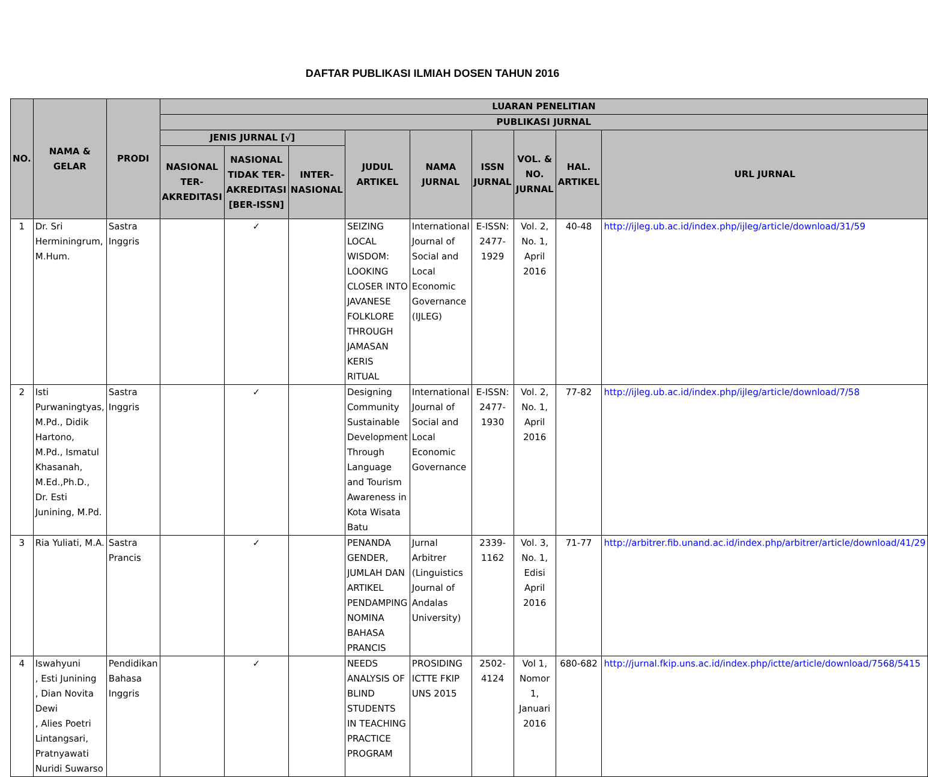DAFTAR PUBLIKASI ILMIAH DOSEN TAHUN 2016
| NO. | NAMA & GELAR | PRODI | LUARAN PENELITIAN | | | | | | | | |
| --- | --- | --- | --- | --- | --- | --- | --- | --- | --- | --- | --- |
| | | | PUBLIKASI JURNAL | | | | | | | | |
| | | | JENIS JURNAL [√] | | | JUDUL ARTIKEL | NAMA JURNAL | ISSN JURNAL | VOL. & NO. JURNAL | HAL. ARTIKEL | URL JURNAL |
| | | | NASIONAL TER-AKREDITASI | NASIONAL TIDAK TER-AKREDITASI [BER-ISSN] | INTER-NASIONAL | | | | | | |
| 1 | Dr. Sri Herminingrum, M.Hum. | Sastra Inggris | | ✓ | | SEIZING LOCAL WISDOM: LOOKING CLOSER INTO JAVANESE FOLKLORE THROUGH JAMASAN KERIS RITUAL | International Journal of Social and Local Economic Governance (IJLEG) | E-ISSN: 2477-1929 | Vol. 2, No. 1, April 2016 | 40-48 | http://ijleg.ub.ac.id/index.php/ijleg/article/download/31/59 |
| 2 | Isti Purwaningtyas, M.Pd., Didik Hartono, M.Pd., Ismatul Khasanah, M.Ed.,Ph.D., Dr. Esti Junining, M.Pd. | Sastra Inggris | | ✓ | | Designing Community Sustainable Development Through Language and Tourism Awareness in Kota Wisata Batu | International Journal of Social and Local Economic Governance | E-ISSN: 2477-1930 | Vol. 2, No. 1, April 2016 | 77-82 | http://ijleg.ub.ac.id/index.php/ijleg/article/download/7/58 |
| 3 | Ria Yuliati, M.A. | Sastra Prancis | | ✓ | | PENANDA GENDER, JUMLAH DAN ARTIKEL PENDAMPING NOMINA BAHASA PRANCIS | Jurnal Arbitrer (Linguistics Journal of Andalas University) | 2339-1162 | Vol. 3, No. 1, Edisi April 2016 | 71-77 | http://arbitrer.fib.unand.ac.id/index.php/arbitrer/article/download/41/29 |
| 4 | Iswahyuni , Esti Junining , Dian Novita Dewi , Alies Poetri Lintangsari, Pratnyawati Nuridi Suwarso | Pendidikan Bahasa Inggris | | ✓ | | NEEDS ANALYSIS OF BLIND STUDENTS IN TEACHING PRACTICE PROGRAM | PROSIDING ICTTE FKIP UNS 2015 | 2502-4124 | Vol 1, Nomor 1, Januari 2016 | 680-682 | http://jurnal.fkip.uns.ac.id/index.php/ictte/article/download/7568/5415 |